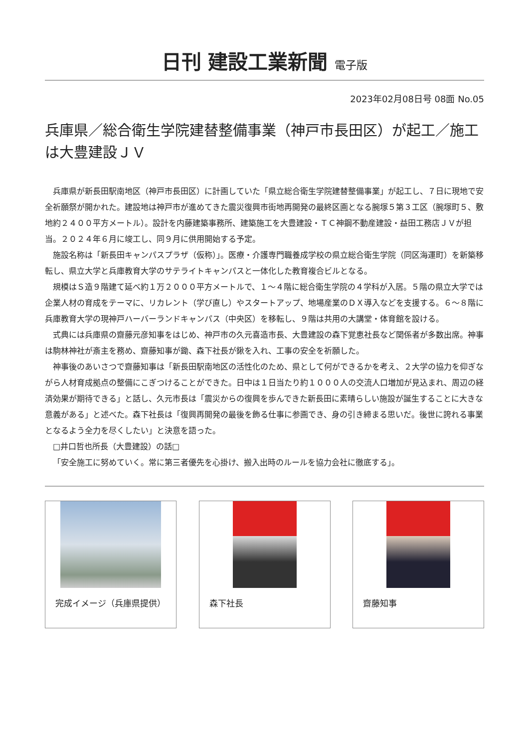日刊 建設工業新聞 電子版
2023年02月08日号 08面 No.05
兵庫県／総合衛生学院建替整備事業（神戸市長田区）が起工／施工は大豊建設ＪＶ
兵庫県が新長田駅南地区（神戸市長田区）に計画していた「県立総合衛生学院建替整備事業」が起工し、７日に現地で安全祈願祭が開かれた。建設地は神戸市が進めてきた震災復興市街地再開発の最終区画となる腕塚５第３工区（腕塚町５、敷地約２４００平方メートル）。設計を内藤建築事務所、建築施工を大豊建設・ＴＣ神鋼不動産建設・益田工務店ＪＶが担当。２０２４年６月に竣工し、同９月に供用開始する予定。
施設名称は「新長田キャンパスプラザ（仮称）」。医療・介護専門職養成学校の県立総合衛生学院（同区海運町）を新築移転し、県立大学と兵庫教育大学のサテライトキャンパスと一体化した教育複合ビルとなる。
規模はＳ造９階建て延べ約１万２０００平方メートルで、１～４階に総合衛生学院の４学科が入居。５階の県立大学では企業人材の育成をテーマに、リカレント（学び直し）やスタートアップ、地場産業のＤＸ導入などを支援する。６～８階に兵庫教育大学の現神戸ハーバーランドキャンパス（中央区）を移転し、９階は共用の大講堂・体育館を設ける。
式典には兵庫県の齋藤元彦知事をはじめ、神戸市の久元喜造市長、大豊建設の森下覚恵社長など関係者が多数出席。神事は駒林神社が斎主を務め、齋藤知事が鋤、森下社長が鍬を入れ、工事の安全を祈願した。
神事後のあいさつで齋藤知事は「新長田駅南地区の活性化のため、県として何ができるかを考え、２大学の協力を仰ぎながら人材育成拠点の整備にこぎつけることができた。日中は１日当たり約１０００人の交流人口増加が見込まれ、周辺の経済効果が期待できる」と話し、久元市長は「震災からの復興を歩んできた新長田に素晴らしい施設が誕生することに大きな意義がある」と述べた。森下社長は「復興再開発の最後を飾る仕事に参画でき、身の引き締まる思いだ。後世に誇れる事業となるよう全力を尽くしたい」と決意を語った。
□井口哲也所長（大豊建設）の話□
「安全施工に努めていく。常に第三者優先を心掛け、搬入出時のルールを協力会社に徹底する」。
完成イメージ（兵庫県提供） 森下社長 齋藤知事